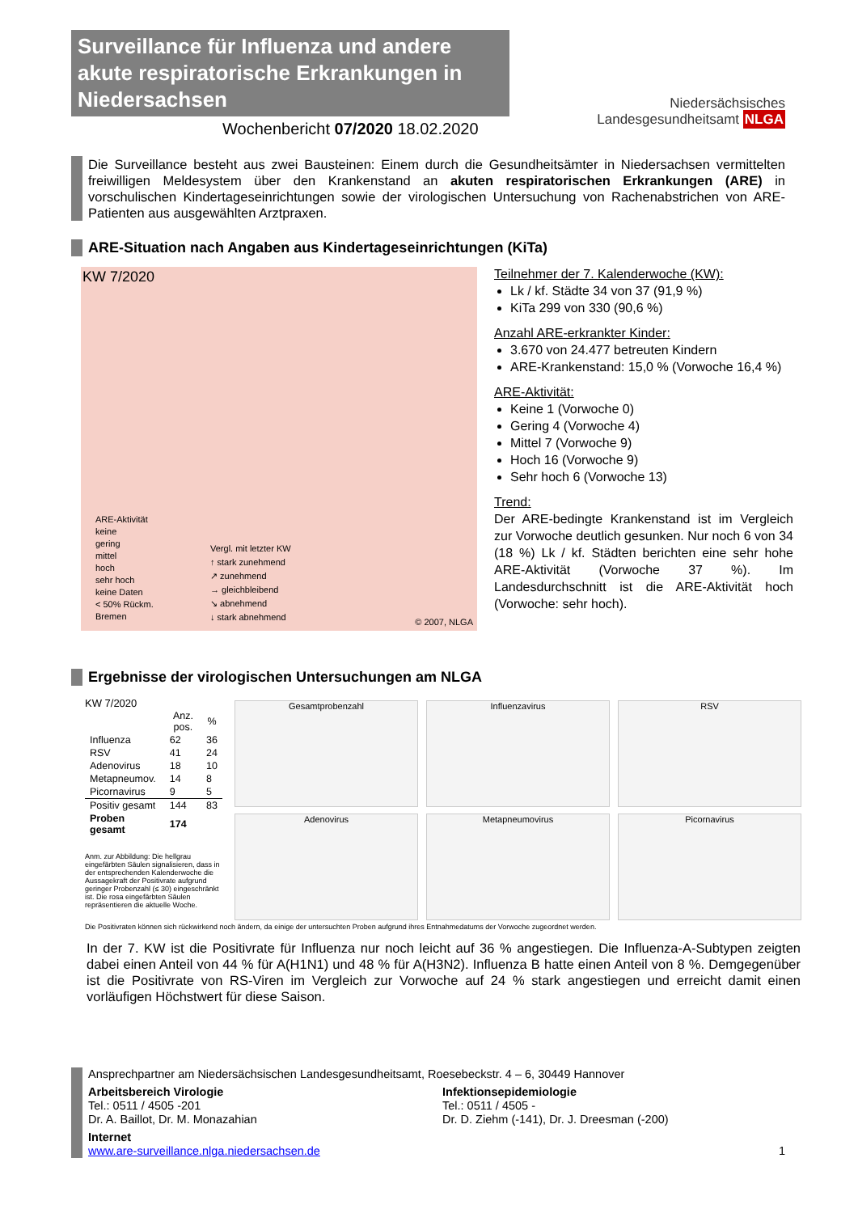Surveillance für Influenza und andere akute respiratorische Erkrankungen in Niedersachsen
Wochenbericht 07/2020 18.02.2020
Niedersächsisches
Landesgesundheitsamt NLGA
Die Surveillance besteht aus zwei Bausteinen: Einem durch die Gesundheitsämter in Niedersachsen vermittelten freiwilligen Meldesystem über den Krankenstand an akuten respiratorischen Erkrankungen (ARE) in vorschulischen Kindertageseinrichtungen sowie der virologischen Untersuchung von Rachenabstrichen von ARE-Patienten aus ausgewählten Arztpraxen.
ARE-Situation nach Angaben aus Kindertageseinrichtungen (KiTa)
KW 7/2020
ARE-Aktivität
keine
gering
mittel
hoch
sehr hoch
keine Daten
< 50% Rückm.
Bremen
Vergl. mit letzter KW
↑ stark zunehmend
↗ zunehmend
→ gleichbleibend
↘ abnehmend
↓ stark abnehmend
© 2007, NLGA
Teilnehmer der 7. Kalenderwoche (KW):
Lk / kf. Städte 34 von 37 (91,9 %)
KiTa 299 von 330 (90,6 %)
Anzahl ARE-erkrankter Kinder:
3.670 von 24.477 betreuten Kindern
ARE-Krankenstand: 15,0 % (Vorwoche 16,4 %)
ARE-Aktivität:
Keine 1 (Vorwoche 0)
Gering 4 (Vorwoche 4)
Mittel 7 (Vorwoche 9)
Hoch 16 (Vorwoche 9)
Sehr hoch 6 (Vorwoche 13)
Trend:
Der ARE-bedingte Krankenstand ist im Vergleich zur Vorwoche deutlich gesunken. Nur noch 6 von 34 (18 %) Lk / kf. Städten berichten eine sehr hohe ARE-Aktivität (Vorwoche 37 %). Im Landesdurchschnitt ist die ARE-Aktivität hoch (Vorwoche: sehr hoch).
Ergebnisse der virologischen Untersuchungen am NLGA
KW 7/2020
| | Anz. pos. | % |
| --- | --- | --- |
| Influenza | 62 | 36 |
| RSV | 41 | 24 |
| Adenovirus | 18 | 10 |
| Metapneumov. | 14 | 8 |
| Picornavirus | 9 | 5 |
| Positiv gesamt | 144 | 83 |
| Proben gesamt | 174 | |
Anm. zur Abbildung: Die hellgrau eingefärbten Säulen signalisieren, dass in der entsprechenden Kalenderwoche die Aussagekraft der Positivrate aufgrund geringer Probenzahl (≤ 30) eingeschränkt ist. Die rosa eingefärbten Säulen repräsentieren die aktuelle Woche.
Gesamtprobenzahl Influenzavirus RSV
Adenovirus Metapneumovirus Picornavirus
Die Positivraten können sich rückwirkend noch ändern, da einige der untersuchten Proben aufgrund ihres Entnahmedatums der Vorwoche zugeordnet werden.
In der 7. KW ist die Positivrate für Influenza nur noch leicht auf 36 % angestiegen. Die Influenza-A-Subtypen zeigten dabei einen Anteil von 44 % für A(H1N1) und 48 % für A(H3N2). Influenza B hatte einen Anteil von 8 %. Demgegenüber ist die Positivrate von RS-Viren im Vergleich zur Vorwoche auf 24 % stark angestiegen und erreicht damit einen vorläufigen Höchstwert für diese Saison.
Ansprechpartner am Niedersächsischen Landesgesundheitsamt, Roesebeckstr. 4 – 6, 30449 Hannover
Arbeitsbereich Virologie
Tel.: 0511 / 4505 -201
Dr. A. Baillot, Dr. M. Monazahian
Infektionsepidemiologie
Tel.: 0511 / 4505 -
Dr. D. Ziehm (-141), Dr. J. Dreesman (-200)
Internet
www.are-surveillance.nlga.niedersachsen.de 1